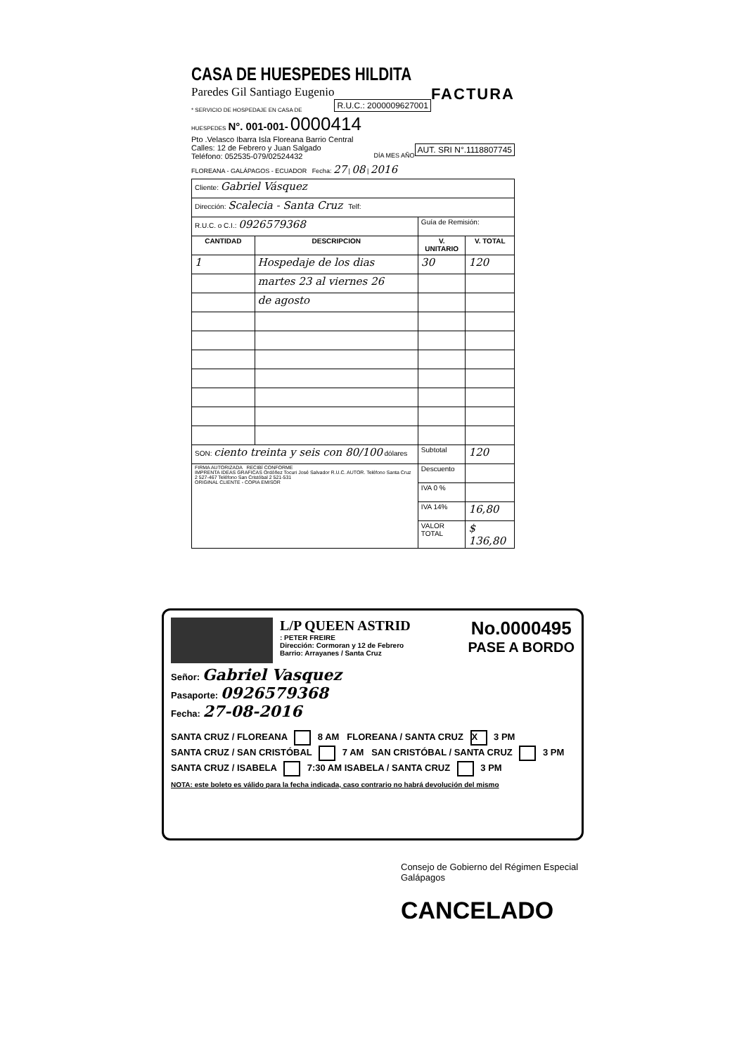CASA DE HUESPEDES HILDITA FACTURA
Paredes Gil Santiago Eugenio R.U.C.: 2000009627001
* SERVICIO DE HOSPEDAJE EN CASA DE HUESPEDES N°. 001-001- 0000414
Pto .Velasco Ibarra Isla Floreana Barrio Central
Calles: 12 de Febrero y Juan Salgado AUT. SRI N°.1118807745
Teléfono: 052535-079/02524432 DÍA MES AÑO
FLOREANA - GALÁPAGOS - ECUADOR Fecha: 27 | 08 | 2016
| Cliente: Gabriel Vásquez | | | |
| Dirección: Scalecia - Santa Cruz Telf: | | | |
| R.U.C. o C.I.: 0926579368 | | Guía de Remisión: | |
| CANTIDAD | DESCRIPCION | V. UNITARIO | V. TOTAL |
| 1 | Hospedaje de los dias | 30 | 120 |
| | martes 23 al viernes 26 | | |
| | de agosto | | |
| SON: ciento treinta y seis con 80/100 dólares | | Subtotal | 120 |
| FIRMA AUTORIZADA RECIBÍ CONFORME IMPRENTA IDEAS GRAFICAS Ordóñez Tocuri José Salvador R.U.C. AUTOR. Teléfono Santa Cruz 2 527-467 Teléfono San Cristóbal 2 521-531 ORIGINAL CLIENTE - COPIA EMISOR | | Descuento | |
| | | IVA 0 % | |
| | | IVA 14% | 16,80 |
| | | VALOR TOTAL | $ 136,80 |
No.0000495
PASE A BORDO
L/P QUEEN ASTRID
: PETER FREIRE
Dirección: Cormoran y 12 de Febrero
Barrio: Arrayanes / Santa Cruz
Señor: Gabriel Vasquez
Pasaporte: 0926579368
Fecha: 27-08-2016
SANTA CRUZ / FLOREANA 8 AM FLOREANA / SANTA CRUZ X 3 PM
SANTA CRUZ / SAN CRISTÓBAL 7 AM SAN CRISTÓBAL / SANTA CRUZ 3 PM
SANTA CRUZ / ISABELA 7:30 AM ISABELA / SANTA CRUZ 3 PM
NOTA: este boleto es válido para la fecha indicada, caso contrario no habrá devolución del mismo
Consejo de Gobierno del Régimen Especial Galápagos
CANCELADO